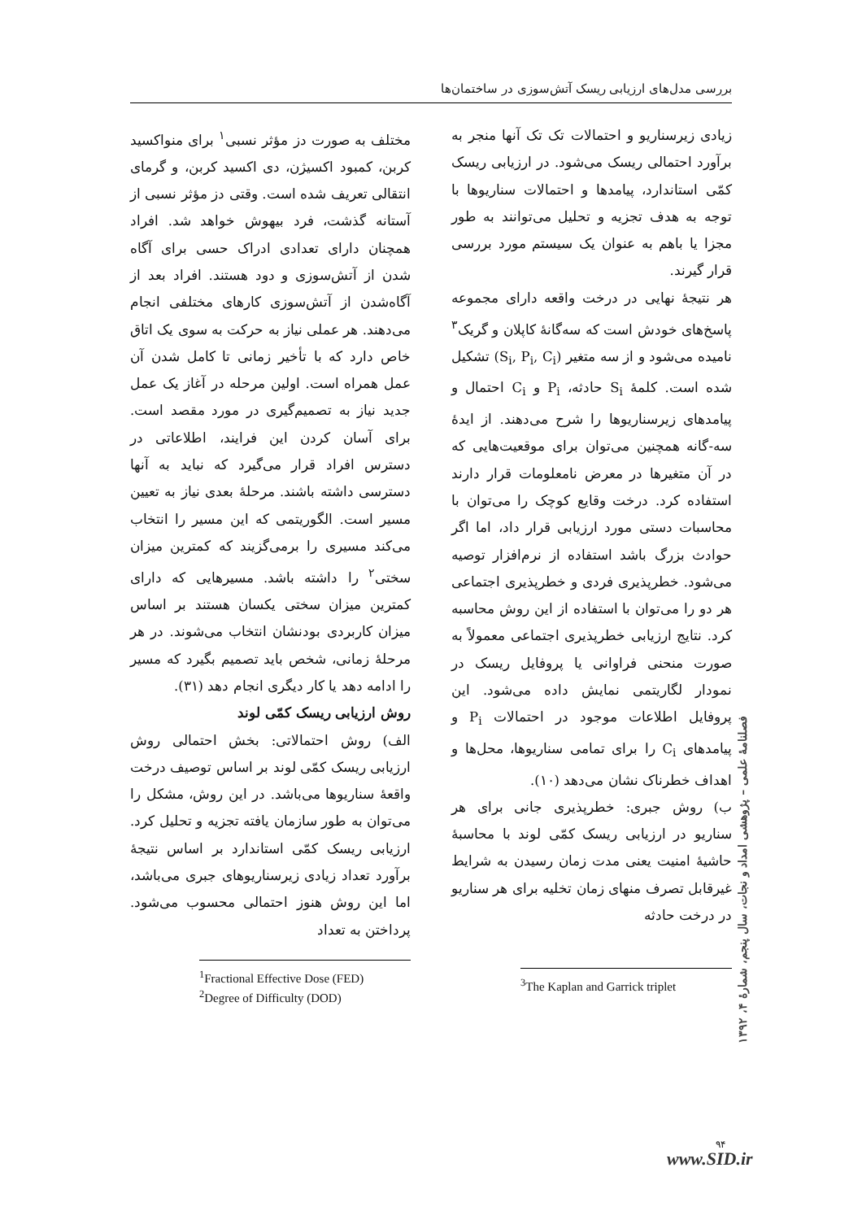بررسی مدل‌های ارزیابی ریسک آتش‌سوزی در ساختمان‌ها
مختلف به صورت دز مؤثر نسبی<sup>۱</sup> برای منواکسید کربن، کمبود اکسیژن، دی اکسید کربن، و گرمای انتقالی تعریف شده است. وقتی دز مؤثر نسبی از آستانه گذشت، فرد بیهوش خواهد شد. افراد همچنان دارای تعدادی ادراک حسی برای آگاه شدن از آتش‌سوزی و دود هستند. افراد بعد از آگاه‌شدن از آتش‌سوزی کارهای مختلفی انجام می‌دهند. هر عملی نیاز به حرکت به سوی یک اتاق خاص دارد که با تأخیر زمانی تا کامل شدن آن عمل همراه است. اولین مرحله در آغاز یک عمل جدید نیاز به تصمیم‌گیری در مورد مقصد است. برای آسان کردن این فرایند، اطلاعاتی در دسترس افراد قرار می‌گیرد که نباید به آنها دسترسی داشته باشند. مرحلهٔ بعدی نیاز به تعیین مسیر است. الگوریتمی که این مسیر را انتخاب می‌کند مسیری را برمی‌گزیند که کمترین میزان سختی<sup>۲</sup> را داشته باشد. مسیرهایی که دارای کمترین میزان سختی یکسان هستند بر اساس میزان کاربردی بودنشان انتخاب می‌شوند. در هر مرحلهٔ زمانی، شخص باید تصمیم بگیرد که مسیر را ادامه دهد یا کار دیگری انجام دهد (۳۱).
روش ارزیابی ریسک کمّی لوند
الف) روش احتمالاتی: بخش احتمالی روش ارزیابی ریسک کمّی لوند بر اساس توصیف درخت واقعهٔ سناریوها می‌باشد. در این روش، مشکل را می‌توان به طور سازمان یافته تجزیه و تحلیل کرد. ارزیابی ریسک کمّی استاندارد بر اساس نتیجهٔ برآورد تعداد زیادی زیرسناریوهای جبری می‌باشد، اما این روش هنوز احتمالی محسوب می‌شود. پرداختن به تعداد
<sup>1</sup> Fractional Effective Dose (FED)
<sup>2</sup> Degree of Difficulty (DOD)
زیادی زیرسناریو و احتمالات تک تک آنها منجر به برآورد احتمالی ریسک می‌شود. در ارزیابی ریسک کمّی استاندارد، پیامدها و احتمالات سناریوها با توجه به هدف تجزیه و تحلیل می‌توانند به طور مجزا یا باهم به عنوان یک سیستم مورد بررسی قرار گیرند.
هر نتیجهٔ نهایی در درخت واقعه دارای مجموعه پاسخ‌های خودش است که سه‌گانهٔ کاپلان و گریک<sup>۳</sup> نامیده می‌شود و از سه متغیر (S<sub>i</sub>, P<sub>i</sub>, C<sub>i</sub>) تشکیل شده است. کلمهٔ S<sub>i</sub> حادثه، P<sub>i</sub> و C<sub>i</sub> احتمال و پیامدهای زیرسناریوها را شرح می‌دهند. از ایدهٔ سه-گانه همچنین می‌توان برای موقعیت‌هایی که در آن متغیرها در معرض نامعلومات قرار دارند استفاده کرد. درخت وقایع کوچک را می‌توان با محاسبات دستی مورد ارزیابی قرار داد، اما اگر حوادث بزرگ باشد استفاده از نرم‌افزار توصیه می‌شود. خطرپذیری فردی و خطرپذیری اجتماعی هر دو را می‌توان با استفاده از این روش محاسبه کرد. نتایج ارزیابی خطرپذیری اجتماعی معمولاً به صورت منحنی فراوانی یا پروفایل ریسک در نمودار لگاریتمی نمایش داده می‌شود. این پروفایل اطلاعات موجود در احتمالات P<sub>i</sub> و پیامدهای C<sub>i</sub> را برای تمامی سناریوها، محل‌ها و اهداف خطرناک نشان می‌دهد (۱۰).
ب) روش جبری: خطرپذیری جانی برای هر سناریو در ارزیابی ریسک کمّی لوند با محاسبهٔ حاشیهٔ امنیت یعنی مدت زمان رسیدن به شرایط غیرقابل تصرف منهای زمان تخلیه برای هر سناریو در درخت حادثه
<sup>3</sup> The Kaplan and Garrick triplet
فصلنامهٔ علمی – پژوهشی امداد و نجات، سال پنجم، شمارهٔ ۴، ۱۳۹۲
۹۴
www.SID.ir